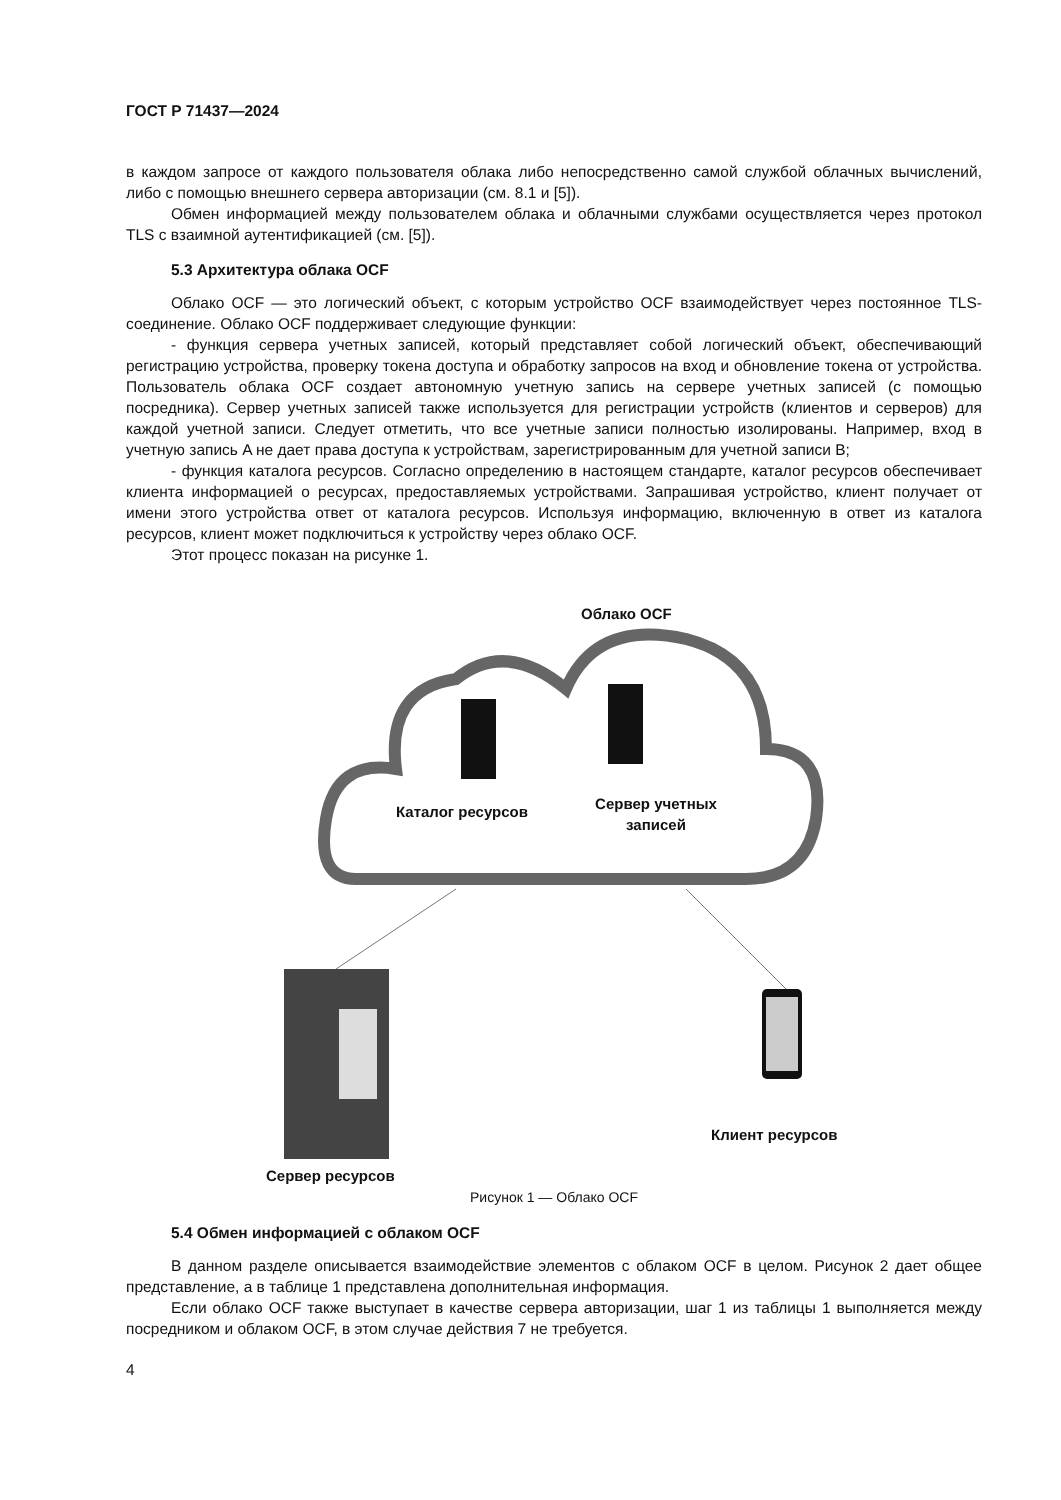ГОСТ Р 71437—2024
в каждом запросе от каждого пользователя облака либо непосредственно самой службой облачных вычислений, либо с помощью внешнего сервера авторизации (см. 8.1 и [5]).
Обмен информацией между пользователем облака и облачными службами осуществляется через протокол TLS с взаимной аутентификацией (см. [5]).
5.3 Архитектура облака OCF
Облако OCF — это логический объект, с которым устройство OCF взаимодействует через постоянное TLS-соединение. Облако OCF поддерживает следующие функции:
- функция сервера учетных записей, который представляет собой логический объект, обеспечивающий регистрацию устройства, проверку токена доступа и обработку запросов на вход и обновление токена от устройства. Пользователь облака OCF создает автономную учетную запись на сервере учетных записей (с помощью посредника). Сервер учетных записей также используется для регистрации устройств (клиентов и серверов) для каждой учетной записи. Следует отметить, что все учетные записи полностью изолированы. Например, вход в учетную запись A не дает права доступа к устройствам, зарегистрированным для учетной записи B;
- функция каталога ресурсов. Согласно определению в настоящем стандарте, каталог ресурсов обеспечивает клиента информацией о ресурсах, предоставляемых устройствами. Запрашивая устройство, клиент получает от имени этого устройства ответ от каталога ресурсов. Используя информацию, включенную в ответ из каталога ресурсов, клиент может подключиться к устройству через облако OCF.
Этот процесс показан на рисунке 1.
Облако OCF
Каталог ресурсов
Сервер учетных записей
Сервер ресурсов
Клиент ресурсов
Рисунок 1 — Облако OCF
5.4 Обмен информацией с облаком OCF
В данном разделе описывается взаимодействие элементов с облаком OCF в целом. Рисунок 2 дает общее представление, а в таблице 1 представлена дополнительная информация.
Если облако OCF также выступает в качестве сервера авторизации, шаг 1 из таблицы 1 выполняется между посредником и облаком OCF, в этом случае действия 7 не требуется.
4